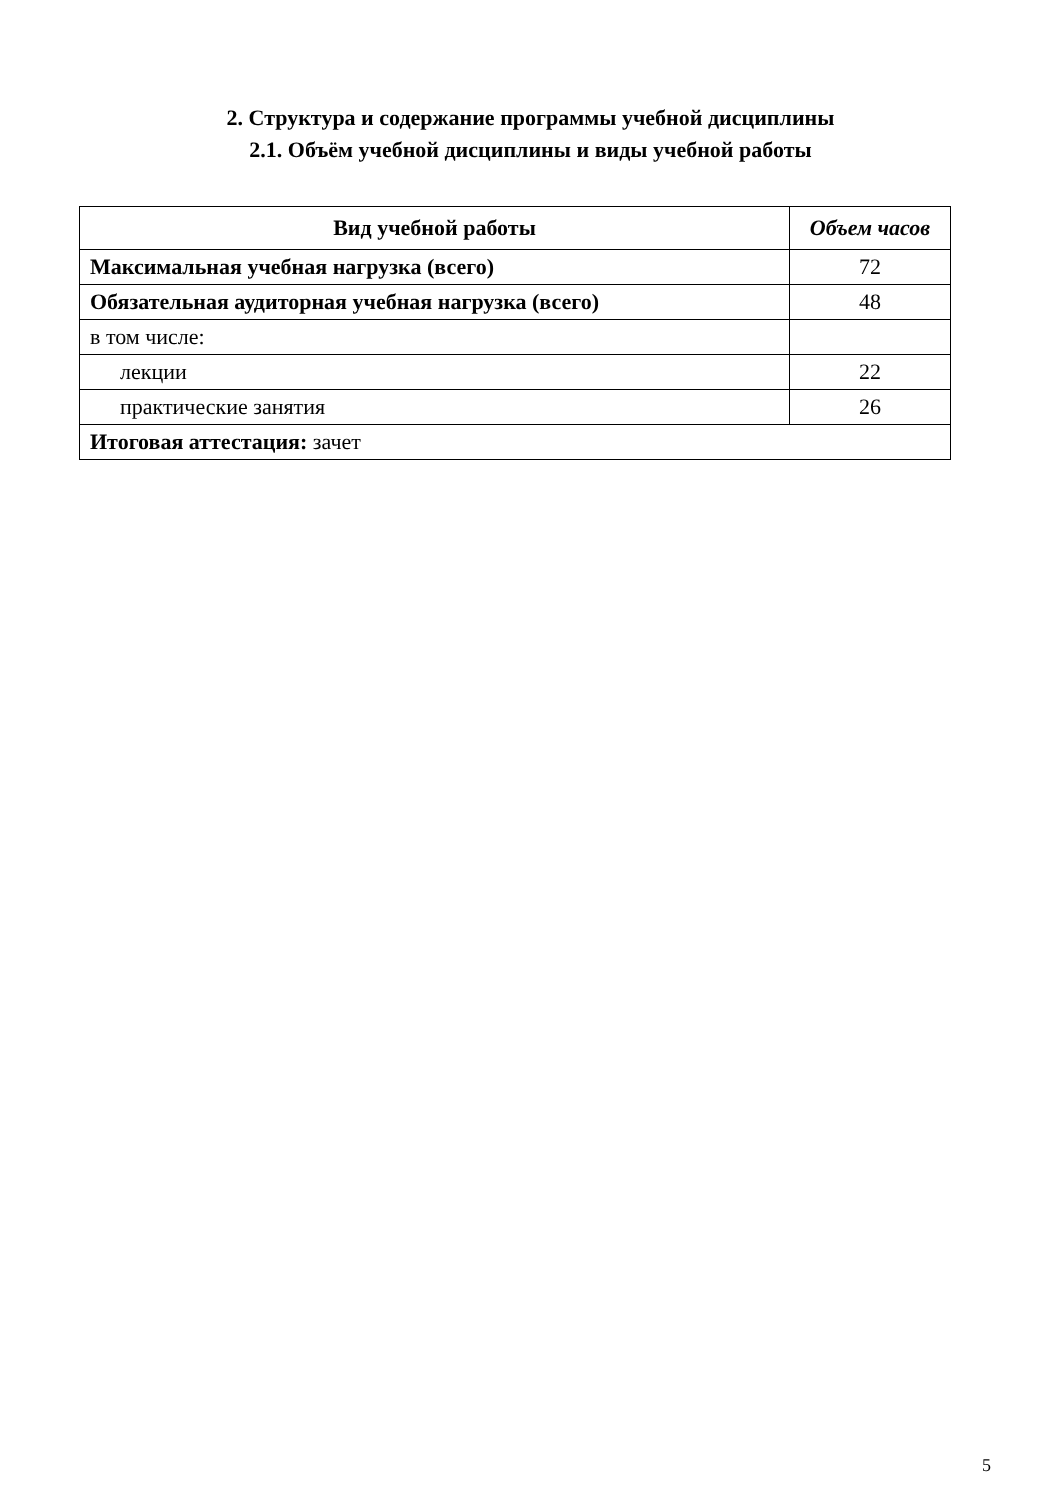2. Структура и содержание программы учебной дисциплины
2.1. Объём учебной дисциплины и виды учебной работы
| Вид учебной работы | Объем часов |
| --- | --- |
| Максимальная учебная нагрузка (всего) | 72 |
| Обязательная аудиторная учебная нагрузка (всего) | 48 |
| в том числе: | |
| лекции | 22 |
| практические занятия | 26 |
| Итоговая аттестация: зачет | |
5